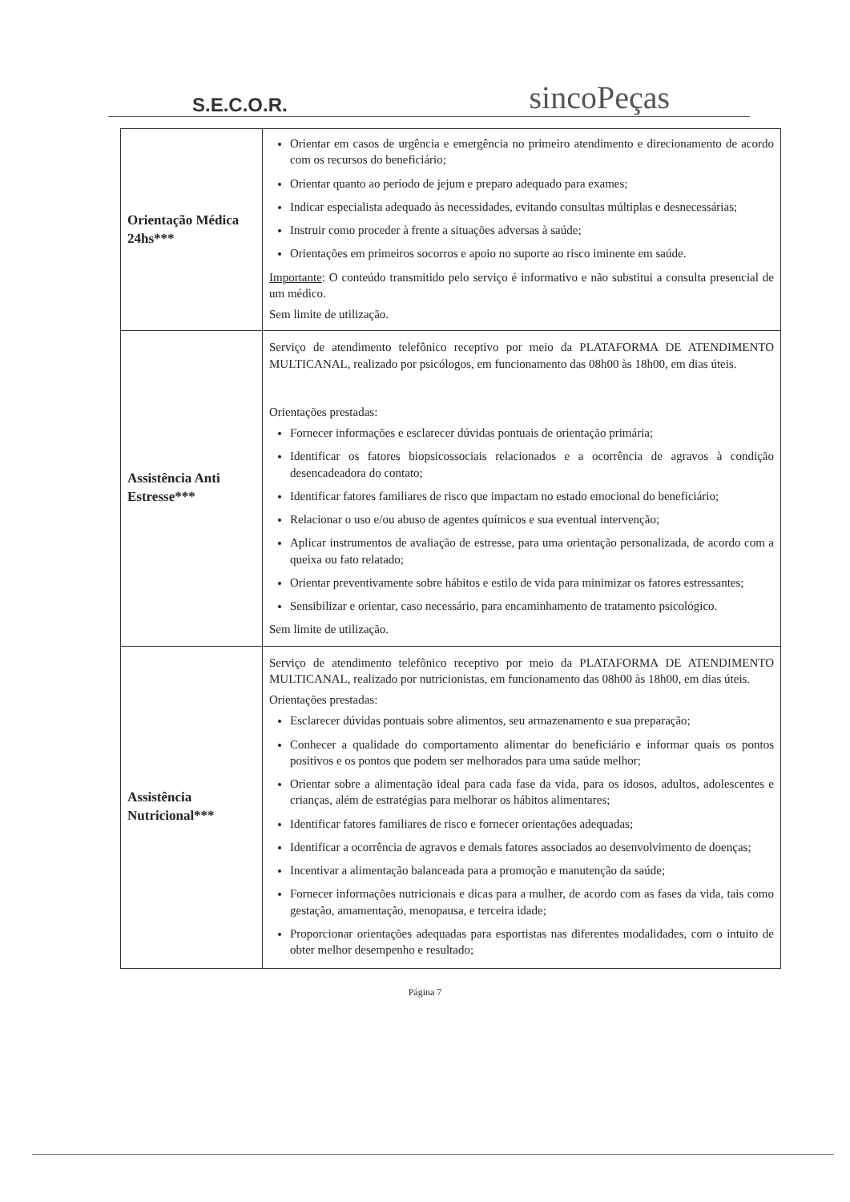S.E.C.O.R.
sincoPeças
| Orientação Médica 24hs*** | Orientar em casos de urgência e emergência no primeiro atendimento e direcionamento de acordo com os recursos do beneficiário; Orientar quanto ao período de jejum e preparo adequado para exames; Indicar especialista adequado às necessidades, evitando consultas múltiplas e desnecessárias; Instruir como proceder à frente a situações adversas à saúde; Orientações em primeiros socorros e apoio no suporte ao risco iminente em saúde. Importante : O conteúdo transmitido pelo serviço é informativo e não substitui a consulta presencial de um médico. Sem limite de utilização. |
| Assistência Anti Estresse*** | Serviço de atendimento telefônico receptivo por meio da PLATAFORMA DE ATENDIMENTO MULTICANAL, realizado por psicólogos, em funcionamento das 08h00 às 18h00, em dias úteis. Orientações prestadas: Fornecer informações e esclarecer dúvidas pontuais de orientação primária; Identificar os fatores biopsicossociais relacionados e a ocorrência de agravos à condição desencadeadora do contato; Identificar fatores familiares de risco que impactam no estado emocional do beneficiário; Relacionar o uso e/ou abuso de agentes químicos e sua eventual intervenção; Aplicar instrumentos de avaliação de estresse, para uma orientação personalizada, de acordo com a queixa ou fato relatado; Orientar preventivamente sobre hábitos e estilo de vida para minimizar os fatores estressantes; Sensibilizar e orientar, caso necessário, para encaminhamento de tratamento psicológico. Sem limite de utilização. |
| Assistência Nutricional*** | Serviço de atendimento telefônico receptivo por meio da PLATAFORMA DE ATENDIMENTO MULTICANAL, realizado por nutricionistas, em funcionamento das 08h00 às 18h00, em dias úteis. Orientações prestadas: Esclarecer dúvidas pontuais sobre alimentos, seu armazenamento e sua preparação; Conhecer a qualidade do comportamento alimentar do beneficiário e informar quais os pontos positivos e os pontos que podem ser melhorados para uma saúde melhor; Orientar sobre a alimentação ideal para cada fase da vida, para os idosos, adultos, adolescentes e crianças, além de estratégias para melhorar os hábitos alimentares; Identificar fatores familiares de risco e fornecer orientações adequadas; Identificar a ocorrência de agravos e demais fatores associados ao desenvolvimento de doenças; Incentivar a alimentação balanceada para a promoção e manutenção da saúde; Fornecer informações nutricionais e dicas para a mulher, de acordo com as fases da vida, tais como gestação, amamentação, menopausa, e terceira idade; Proporcionar orientações adequadas para esportistas nas diferentes modalidades, com o intuito de obter melhor desempenho e resultado; |
Página 7